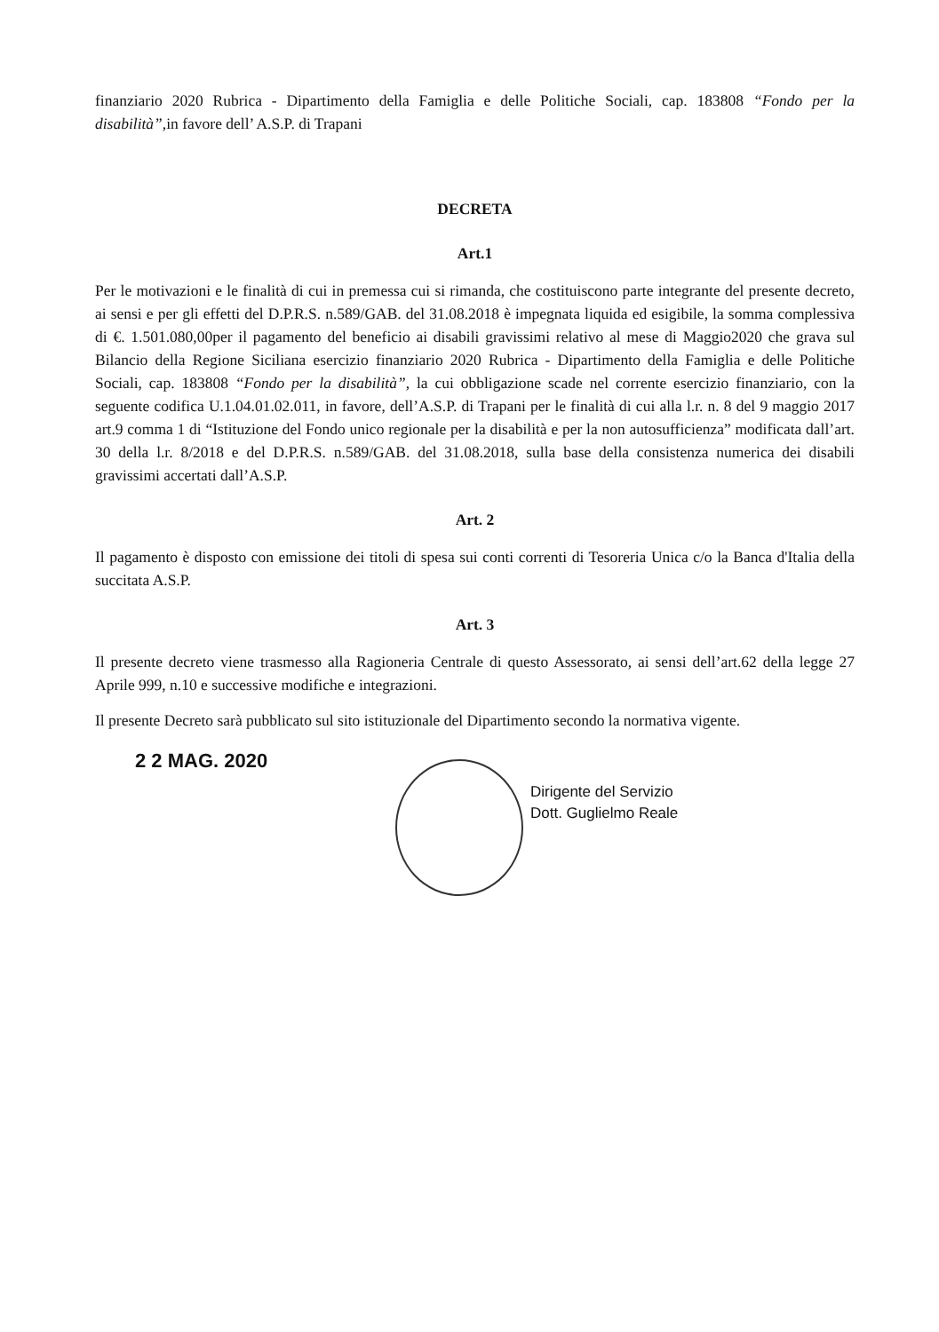finanziario 2020 Rubrica - Dipartimento della Famiglia e delle Politiche Sociali, cap. 183808 “Fondo per la disabilità”,in favore dell’ A.S.P. di Trapani
DECRETA
Art.1
Per le motivazioni e le finalità di cui in premessa cui si rimanda, che costituiscono parte integrante del presente decreto, ai sensi e per gli effetti del D.P.R.S. n.589/GAB. del 31.08.2018 è impegnata liquida ed esigibile, la somma complessiva di €. 1.501.080,00per il pagamento del beneficio ai disabili gravissimi relativo al mese di Maggio2020 che grava sul Bilancio della Regione Siciliana esercizio finanziario 2020 Rubrica - Dipartimento della Famiglia e delle Politiche Sociali, cap. 183808 “Fondo per la disabilità”, la cui obbligazione scade nel corrente esercizio finanziario, con la seguente codifica U.1.04.01.02.011, in favore, dell’A.S.P. di Trapani per le finalità di cui alla l.r. n. 8 del 9 maggio 2017 art.9 comma 1 di “Istituzione del Fondo unico regionale per la disabilità e per la non autosufficienza” modificata dall’art. 30 della l.r. 8/2018 e del D.P.R.S. n.589/GAB. del 31.08.2018, sulla base della consistenza numerica dei disabili gravissimi accertati dall’A.S.P.
Art. 2
Il pagamento è disposto con emissione dei titoli di spesa sui conti correnti di Tesoreria Unica c/o la Banca d'Italia della succitata A.S.P.
Art. 3
Il presente decreto viene trasmesso alla Ragioneria Centrale di questo Assessorato, ai sensi dell’art.62 della legge 27 Aprile 999, n.10 e successive modifiche e integrazioni.
Il presente Decreto sarà pubblicato sul sito istituzionale del Dipartimento secondo la normativa vigente.
2 2 MAG. 2020
Dirigente del Servizio
Dott. Guglielmo Reale